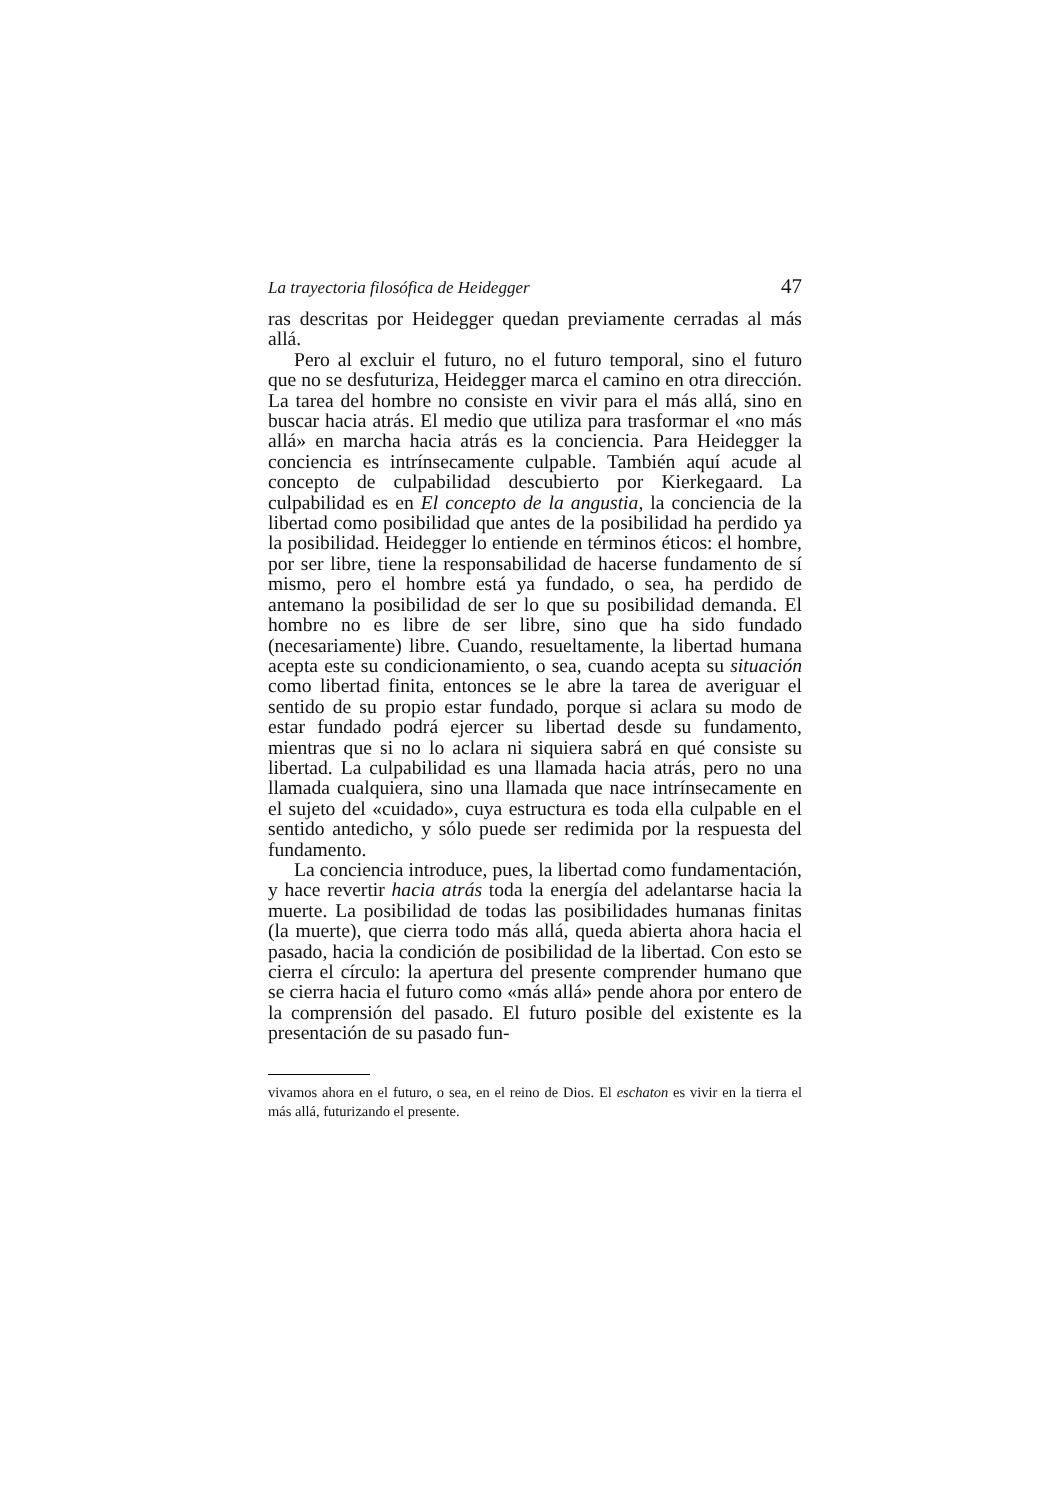La trayectoria filosófica de Heidegger 47
ras descritas por Heidegger quedan previamente cerradas al más allá.
Pero al excluir el futuro, no el futuro temporal, sino el futuro que no se desfuturiza, Heidegger marca el camino en otra dirección. La tarea del hombre no consiste en vivir para el más allá, sino en buscar hacia atrás. El medio que utiliza para trasformar el «no más allá» en marcha hacia atrás es la conciencia. Para Heidegger la conciencia es intrínsecamente culpable. También aquí acude al concepto de culpabilidad descubierto por Kierkegaard. La culpabilidad es en El concepto de la angustia, la conciencia de la libertad como posibilidad que antes de la posibilidad ha perdido ya la posibilidad. Heidegger lo entiende en términos éticos: el hombre, por ser libre, tiene la responsabilidad de hacerse fundamento de sí mismo, pero el hombre está ya fundado, o sea, ha perdido de antemano la posibilidad de ser lo que su posibilidad demanda. El hombre no es libre de ser libre, sino que ha sido fundado (necesariamente) libre. Cuando, resueltamente, la libertad humana acepta este su condicionamiento, o sea, cuando acepta su situación como libertad finita, entonces se le abre la tarea de averiguar el sentido de su propio estar fundado, porque si aclara su modo de estar fundado podrá ejercer su libertad desde su fundamento, mientras que si no lo aclara ni siquiera sabrá en qué consiste su libertad. La culpabilidad es una llamada hacia atrás, pero no una llamada cualquiera, sino una llamada que nace intrínsecamente en el sujeto del «cuidado», cuya estructura es toda ella culpable en el sentido antedicho, y sólo puede ser redimida por la respuesta del fundamento.
La conciencia introduce, pues, la libertad como fundamentación, y hace revertir hacia atrás toda la energía del adelantarse hacia la muerte. La posibilidad de todas las posibilidades humanas finitas (la muerte), que cierra todo más allá, queda abierta ahora hacia el pasado, hacia la condición de posibilidad de la libertad. Con esto se cierra el círculo: la apertura del presente comprender humano que se cierra hacia el futuro como «más allá» pende ahora por entero de la comprensión del pasado. El futuro posible del existente es la presentación de su pasado fun-
vivamos ahora en el futuro, o sea, en el reino de Dios. El eschaton es vivir en la tierra el más allá, futurizando el presente.